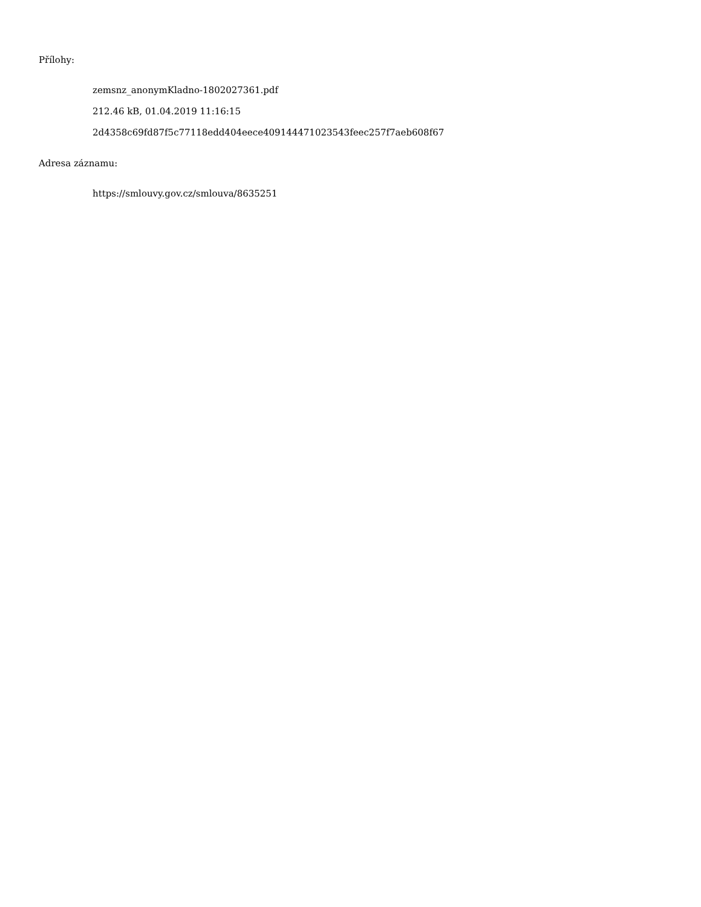Přílohy:
zemsnz_anonymKladno-1802027361.pdf
212.46 kB, 01.04.2019 11:16:15
2d4358c69fd87f5c77118edd404eece409144471023543feec257f7aeb608f67
Adresa záznamu:
https://smlouvy.gov.cz/smlouva/8635251